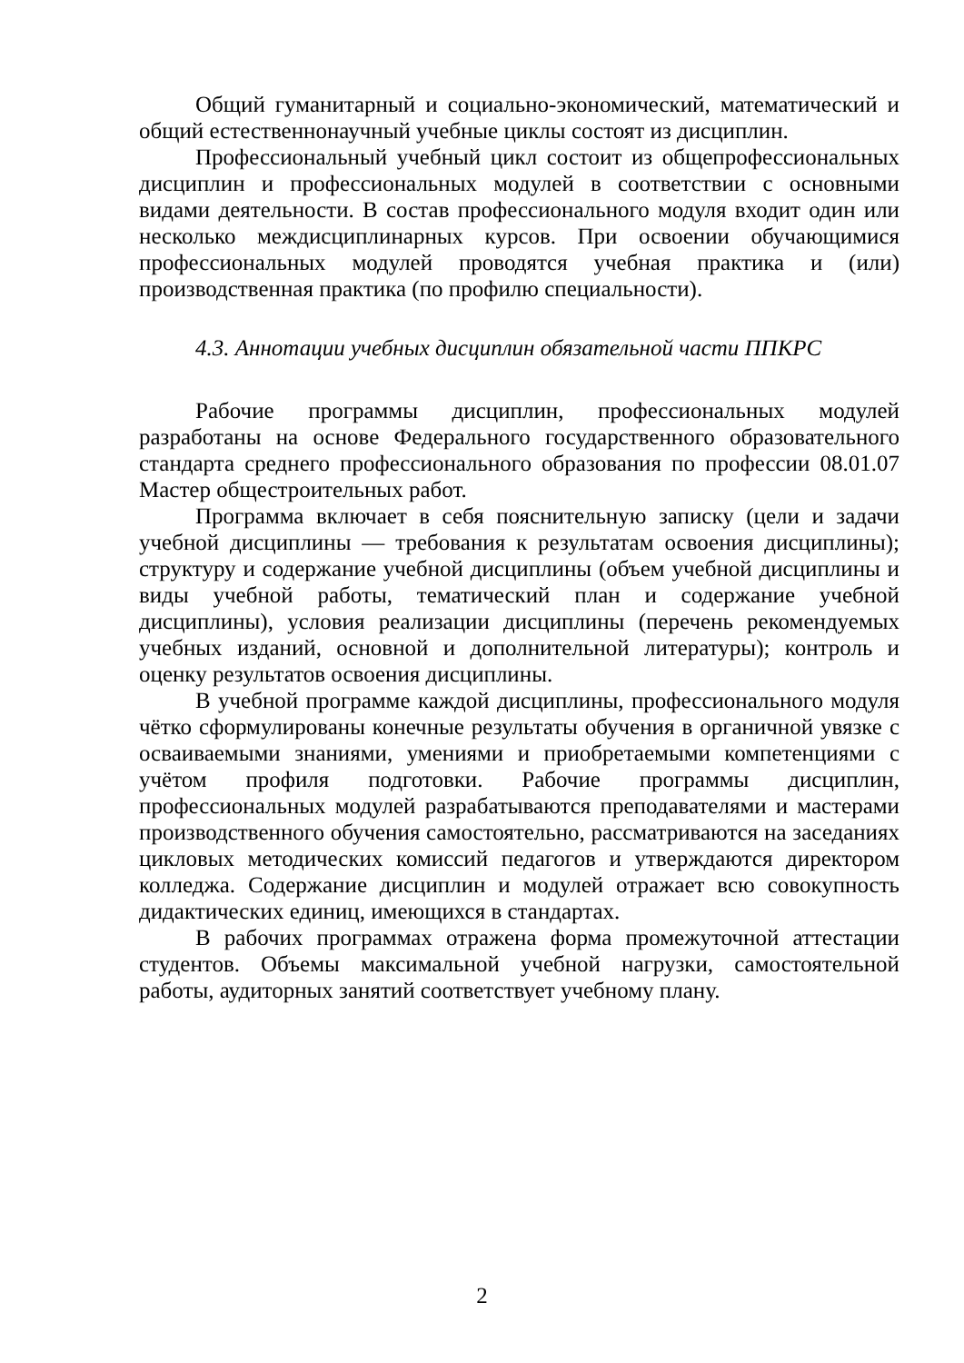Общий гуманитарный и социально-экономический, математический и общий естественнонаучный учебные циклы состоят из дисциплин.
Профессиональный учебный цикл состоит из общепрофессиональных дисциплин и профессиональных модулей в соответствии с основными видами деятельности. В состав профессионального модуля входит один или несколько междисциплинарных курсов. При освоении обучающимися профессиональных модулей проводятся учебная практика и (или) производственная практика (по профилю специальности).
4.3. Аннотации учебных дисциплин обязательной части ППКРС
Рабочие программы дисциплин, профессиональных модулей разработаны на основе Федерального государственного образовательного стандарта среднего профессионального образования по профессии 08.01.07 Мастер общестроительных работ.
Программа включает в себя пояснительную записку (цели и задачи учебной дисциплины — требования к результатам освоения дисциплины); структуру и содержание учебной дисциплины (объем учебной дисциплины и виды учебной работы, тематический план и содержание учебной дисциплины), условия реализации дисциплины (перечень рекомендуемых учебных изданий, основной и дополнительной литературы); контроль и оценку результатов освоения дисциплины.
В учебной программе каждой дисциплины, профессионального модуля чётко сформулированы конечные результаты обучения в органичной увязке с осваиваемыми знаниями, умениями и приобретаемыми компетенциями с учётом профиля подготовки. Рабочие программы дисциплин, профессиональных модулей разрабатываются преподавателями и мастерами производственного обучения самостоятельно, рассматриваются на заседаниях цикловых методических комиссий педагогов и утверждаются директором колледжа. Содержание дисциплин и модулей отражает всю совокупность дидактических единиц, имеющихся в стандартах.
В рабочих программах отражена форма промежуточной аттестации студентов. Объемы максимальной учебной нагрузки, самостоятельной работы, аудиторных занятий соответствует учебному плану.
2